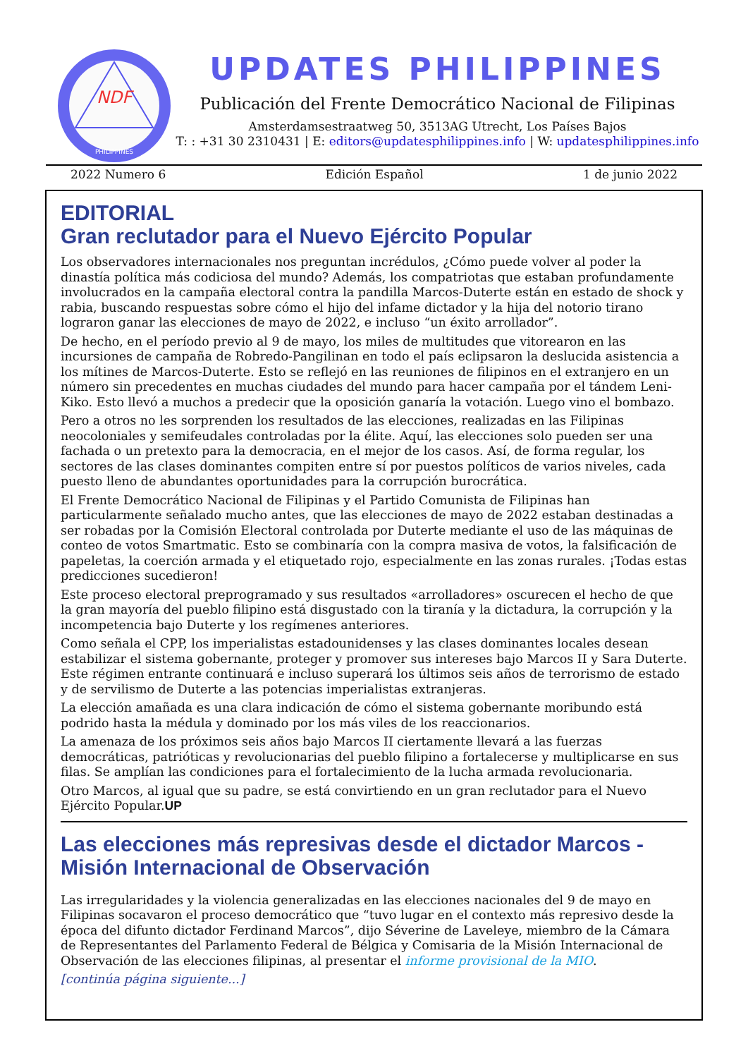NDF
PHILIPPINES
UPDATES PHILIPPINES
Publicación del Frente Democrático Nacional de Filipinas
Amsterdamsestraatweg 50, 3513AG Utrecht, Los Países Bajos
T: : +31 30 2310431 | E: editors@updatesphilippines.info | W: updatesphilippines.info
2022 Numero 6 Edición Español 1 de junio 2022
EDITORIAL
Gran reclutador para el Nuevo Ejército Popular
Los observadores internacionales nos preguntan incrédulos, ¿Cómo puede volver al poder la dinastía política más codiciosa del mundo? Además, los compatriotas que estaban profundamente involucrados en la campaña electoral contra la pandilla Marcos-Duterte están en estado de shock y rabia, buscando respuestas sobre cómo el hijo del infame dictador y la hija del notorio tirano lograron ganar las elecciones de mayo de 2022, e incluso “un éxito arrollador”.
De hecho, en el período previo al 9 de mayo, los miles de multitudes que vitorearon en las incursiones de campaña de Robredo-Pangilinan en todo el país eclipsaron la deslucida asistencia a los mítines de Marcos-Duterte. Esto se reflejó en las reuniones de filipinos en el extranjero en un número sin precedentes en muchas ciudades del mundo para hacer campaña por el tándem Leni-Kiko. Esto llevó a muchos a predecir que la oposición ganaría la votación. Luego vino el bombazo.
Pero a otros no les sorprenden los resultados de las elecciones, realizadas en las Filipinas neocoloniales y semifeudales controladas por la élite. Aquí, las elecciones solo pueden ser una fachada o un pretexto para la democracia, en el mejor de los casos. Así, de forma regular, los sectores de las clases dominantes compiten entre sí por puestos políticos de varios niveles, cada puesto lleno de abundantes oportunidades para la corrupción burocrática.
El Frente Democrático Nacional de Filipinas y el Partido Comunista de Filipinas han particularmente señalado mucho antes, que las elecciones de mayo de 2022 estaban destinadas a ser robadas por la Comisión Electoral controlada por Duterte mediante el uso de las máquinas de conteo de votos Smartmatic. Esto se combinaría con la compra masiva de votos, la falsificación de papeletas, la coerción armada y el etiquetado rojo, especialmente en las zonas rurales. ¡Todas estas predicciones sucedieron!
Este proceso electoral preprogramado y sus resultados «arrolladores» oscurecen el hecho de que la gran mayoría del pueblo filipino está disgustado con la tiranía y la dictadura, la corrupción y la incompetencia bajo Duterte y los regímenes anteriores.
Como señala el CPP, los imperialistas estadounidenses y las clases dominantes locales desean estabilizar el sistema gobernante, proteger y promover sus intereses bajo Marcos II y Sara Duterte. Este régimen entrante continuará e incluso superará los últimos seis años de terrorismo de estado y de servilismo de Duterte a las potencias imperialistas extranjeras.
La elección amañada es una clara indicación de cómo el sistema gobernante moribundo está podrido hasta la médula y dominado por los más viles de los reaccionarios.
La amenaza de los próximos seis años bajo Marcos II ciertamente llevará a las fuerzas democráticas, patrióticas y revolucionarias del pueblo filipino a fortalecerse y multiplicarse en sus filas. Se amplían las condiciones para el fortalecimiento de la lucha armada revolucionaria.
Otro Marcos, al igual que su padre, se está convirtiendo en un gran reclutador para el Nuevo Ejército Popular.UP
Las elecciones más represivas desde el dictador Marcos - Misión Internacional de Observación
Las irregularidades y la violencia generalizadas en las elecciones nacionales del 9 de mayo en Filipinas socavaron el proceso democrático que “tuvo lugar en el contexto más represivo desde la época del difunto dictador Ferdinand Marcos”, dijo Séverine de Laveleye, miembro de la Cámara de Representantes del Parlamento Federal de Bélgica y Comisaria de la Misión Internacional de Observación de las elecciones filipinas, al presentar el informe provisional de la MIO.
[continúa página siguiente...]